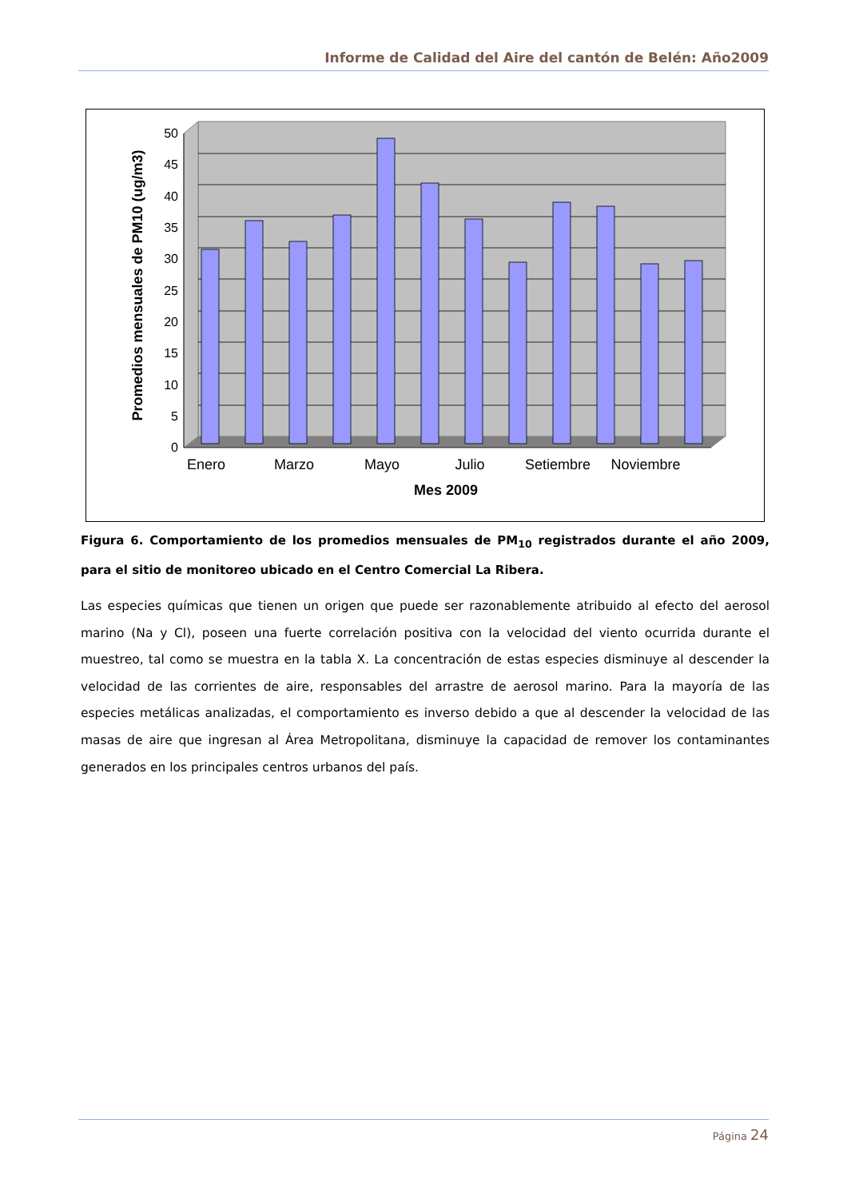Informe de Calidad del Aire del cantón de Belén: Año2009
50
45
40
35
30
25
20
15
10
5
0
Enero
Marzo
Mayo
Julio
Setiembre
Noviembre
Mes 2009
Promedios mensuales de PM10 (ug/m3)
Figura 6. Comportamiento de los promedios mensuales de PM<sub>10</sub> registrados durante el año 2009, para el sitio de monitoreo ubicado en el Centro Comercial La Ribera.
Las especies químicas que tienen un origen que puede ser razonablemente atribuido al efecto del aerosol marino (Na y Cl), poseen una fuerte correlación positiva con la velocidad del viento ocurrida durante el muestreo, tal como se muestra en la tabla X. La concentración de estas especies disminuye al descender la velocidad de las corrientes de aire, responsables del arrastre de aerosol marino. Para la mayoría de las especies metálicas analizadas, el comportamiento es inverso debido a que al descender la velocidad de las masas de aire que ingresan al Área Metropolitana, disminuye la capacidad de remover los contaminantes generados en los principales centros urbanos del país.
Página 24